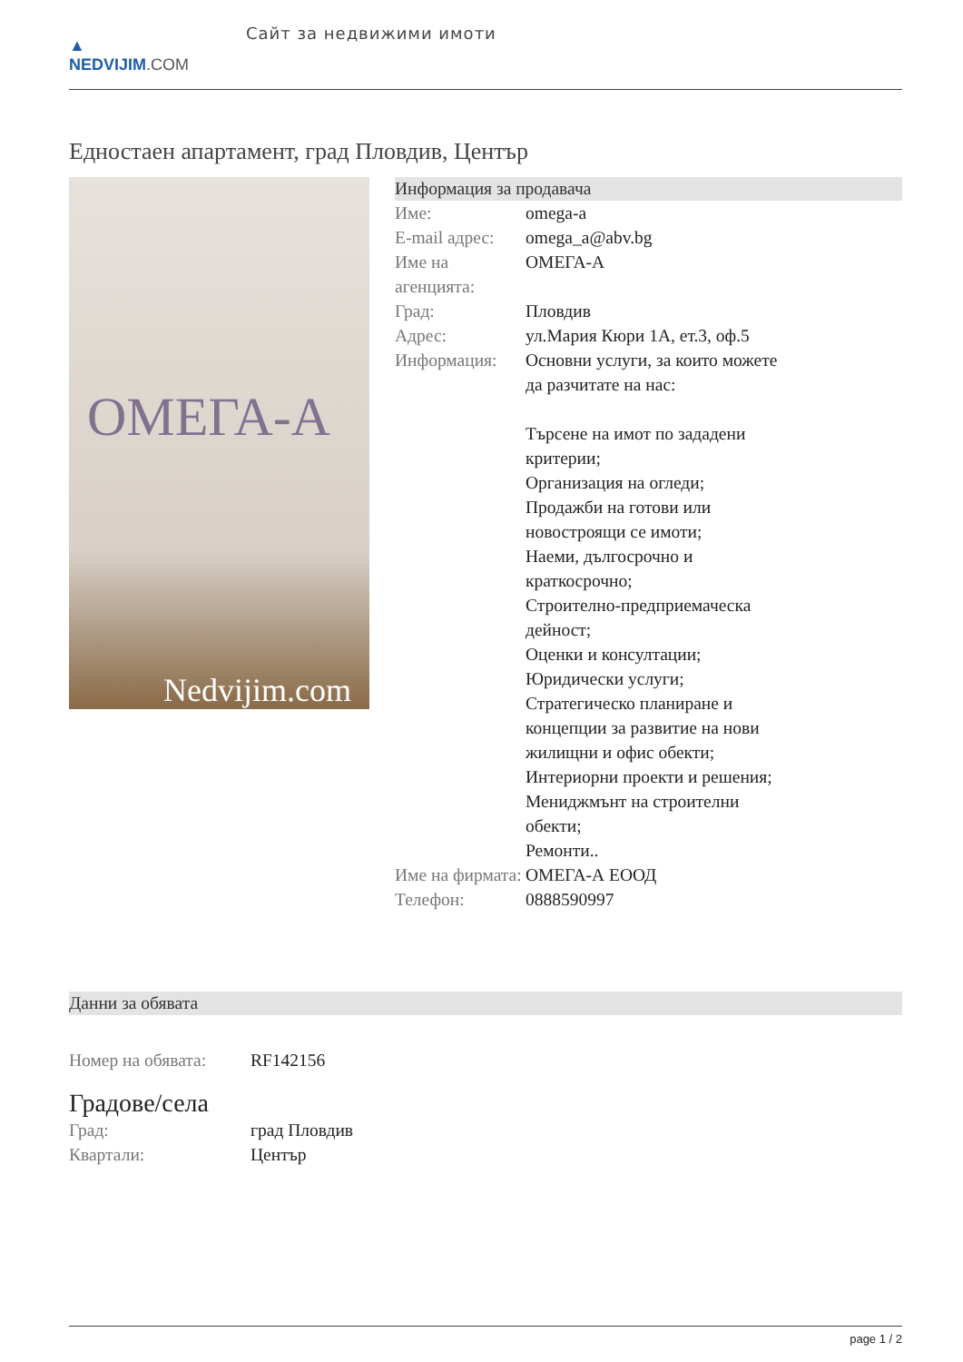▲
NEDVIJIM.COM
Сайт за недвижими имоти
Едностаен апартамент, град Пловдив, Център
ОМЕГА-А
Nedvijim.com
Информация за продавача
| Име: | omega-a |
| E-mail адрес: | omega_a@abv.bg |
| Име на агенцията: | ОМЕГА-А |
| Град: | Пловдив |
| Адрес: | ул.Мария Кюри 1А, ет.3, оф.5 |
| Информация: | Основни услуги, за които можете да разчитате на нас: Търсене на имот по зададени критерии; Организация на огледи; Продажби на готови или новостроящи се имоти; Наеми, дългосрочно и краткосрочно; Строително-предприемаческа дейност; Оценки и консултации; Юридически услуги; Стратегическо планиране и концепции за развитие на нови жилищни и офис обекти; Интериорни проекти и решения; Мениджмънт на строителни обекти; Ремонти.. |
| Име на фирмата: | ОМЕГА-А ЕООД |
| Телефон: | 0888590997 |
Данни за обявата
| Номер на обявата: | RF142156 |
Градове/села
| Град: | град Пловдив |
| Квартали: | Център |
page 1 / 2